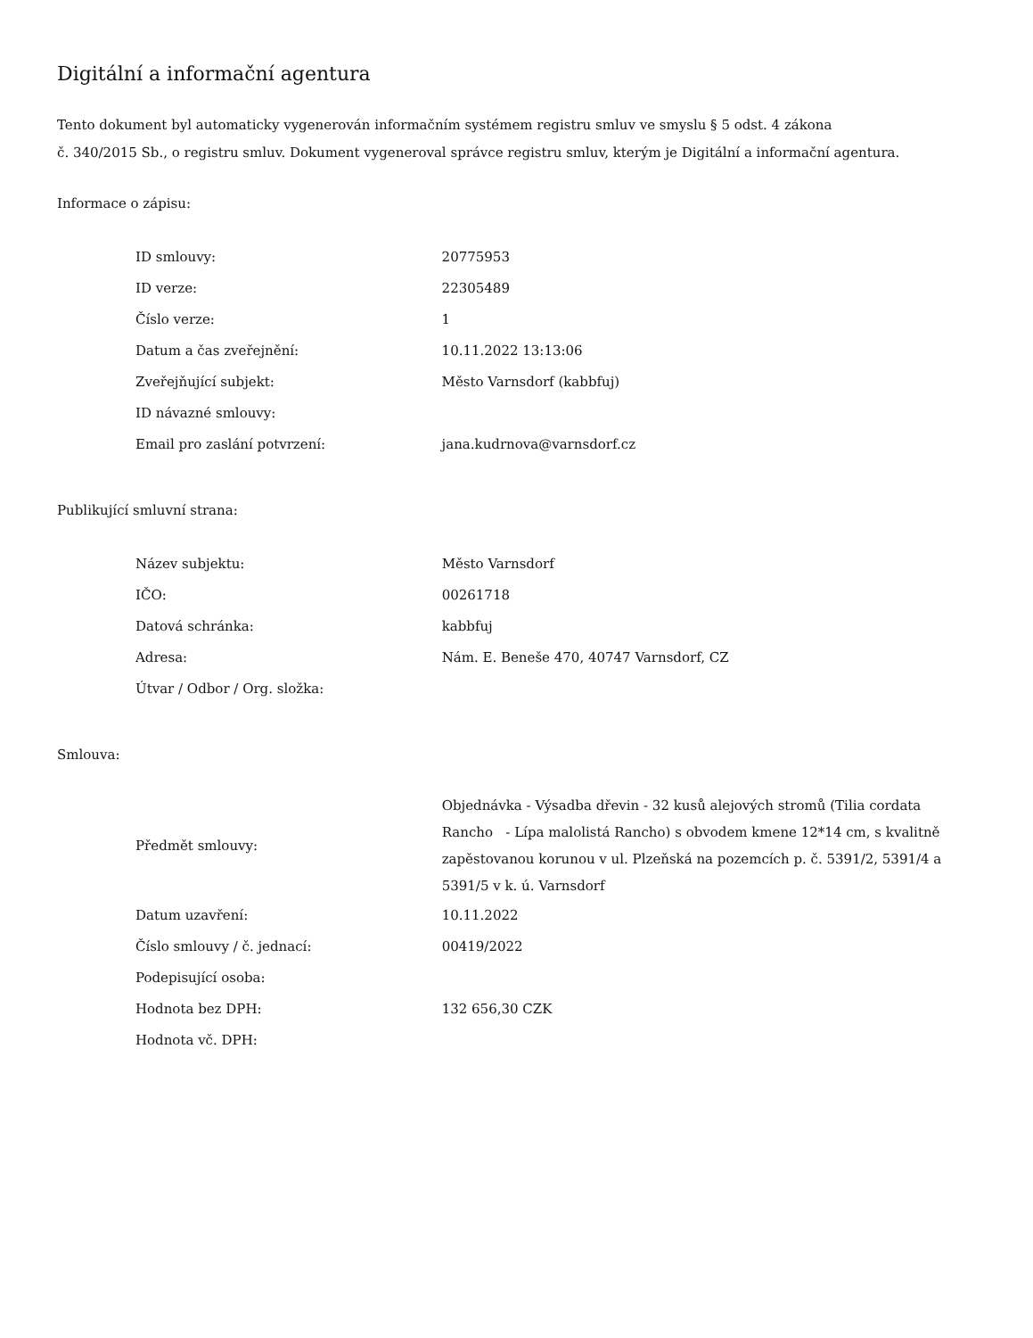Digitální a informační agentura
Tento dokument byl automaticky vygenerován informačním systémem registru smluv ve smyslu § 5 odst. 4 zákona
č. 340/2015 Sb., o registru smluv. Dokument vygeneroval správce registru smluv, kterým je Digitální a informační agentura.
Informace o zápisu:
| ID smlouvy: | 20775953 |
| ID verze: | 22305489 |
| Číslo verze: | 1 |
| Datum a čas zveřejnění: | 10.11.2022 13:13:06 |
| Zveřejňující subjekt: | Město Varnsdorf (kabbfuj) |
| ID návazné smlouvy: | |
| Email pro zaslání potvrzení: | jana.kudrnova@varnsdorf.cz |
Publikující smluvní strana:
| Název subjektu: | Město Varnsdorf |
| IČO: | 00261718 |
| Datová schránka: | kabbfuj |
| Adresa: | Nám. E. Beneše 470, 40747 Varnsdorf, CZ |
| Útvar / Odbor / Org. složka: | |
Smlouva:
| Předmět smlouvy: | Objednávka - Výsadba dřevin - 32 kusů alejových stromů (Tilia cordata Rancho - Lípa malolistá Rancho) s obvodem kmene 12*14 cm, s kvalitně zapěstovanou korunou v ul. Plzeňská na pozemcích p. č. 5391/2, 5391/4 a 5391/5 v k. ú. Varnsdorf |
| Datum uzavření: | 10.11.2022 |
| Číslo smlouvy / č. jednací: | 00419/2022 |
| Podepisující osoba: | |
| Hodnota bez DPH: | 132 656,30 CZK |
| Hodnota vč. DPH: | |